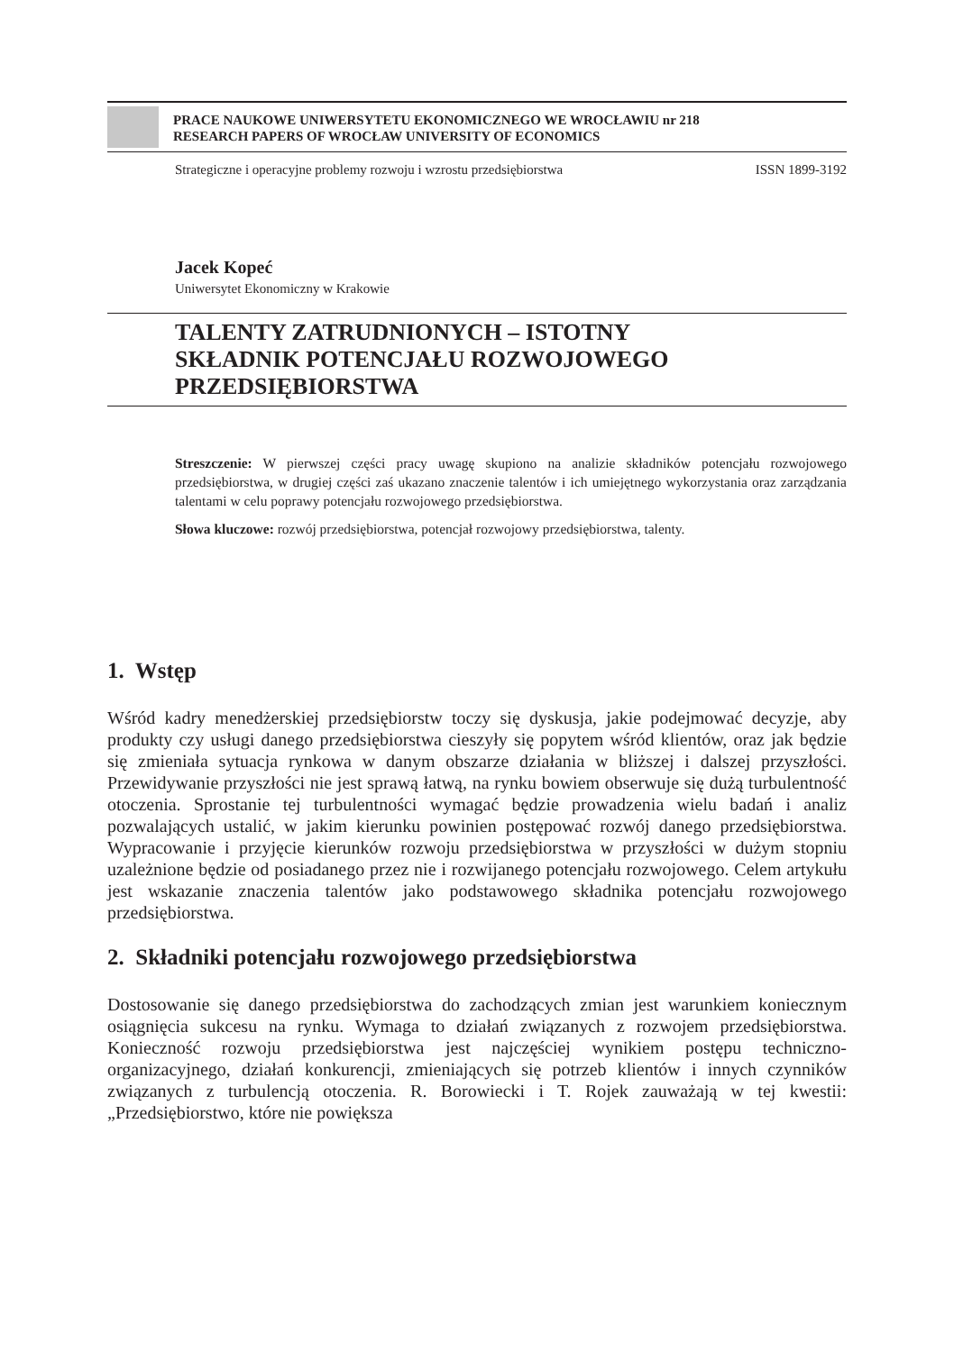PRACE NAUKOWE UNIWERSYTETU EKONOMICZNEGO WE WROCŁAWIU nr 218
RESEARCH PAPERS OF WROCŁAW UNIVERSITY OF ECONOMICS
Strategiczne i operacyjne problemy rozwoju i wzrostu przedsiębiorstwa ISSN 1899-3192
Jacek Kopeć
Uniwersytet Ekonomiczny w Krakowie
TALENTY ZATRUDNIONYCH – ISTOTNY
SKŁADNIK POTENCJAŁU ROZWOJOWEGO
PRZEDSIĘBIORSTWA
Streszczenie: W pierwszej części pracy uwagę skupiono na analizie składników potencjału rozwojowego przedsiębiorstwa, w drugiej części zaś ukazano znaczenie talentów i ich umiejętnego wykorzystania oraz zarządzania talentami w celu poprawy potencjału rozwojowego przedsiębiorstwa.
Słowa kluczowe: rozwój przedsiębiorstwa, potencjał rozwojowy przedsiębiorstwa, talenty.
1. Wstęp
Wśród kadry menedżerskiej przedsiębiorstw toczy się dyskusja, jakie podejmować decyzje, aby produkty czy usługi danego przedsiębiorstwa cieszyły się popytem wśród klientów, oraz jak będzie się zmieniała sytuacja rynkowa w danym obszarze działania w bliższej i dalszej przyszłości. Przewidywanie przyszłości nie jest sprawą łatwą, na rynku bowiem obserwuje się dużą turbulentność otoczenia. Sprostanie tej turbulentności wymagać będzie prowadzenia wielu badań i analiz pozwalających ustalić, w jakim kierunku powinien postępować rozwój danego przedsiębiorstwa. Wypracowanie i przyjęcie kierunków rozwoju przedsiębiorstwa w przyszłości w dużym stopniu uzależnione będzie od posiadanego przez nie i rozwijanego potencjału rozwojowego. Celem artykułu jest wskazanie znaczenia talentów jako podstawowego składnika potencjału rozwojowego przedsiębiorstwa.
2. Składniki potencjału rozwojowego przedsiębiorstwa
Dostosowanie się danego przedsiębiorstwa do zachodzących zmian jest warunkiem koniecznym osiągnięcia sukcesu na rynku. Wymaga to działań związanych z rozwojem przedsiębiorstwa. Konieczność rozwoju przedsiębiorstwa jest najczęściej wynikiem postępu techniczno-organizacyjnego, działań konkurencji, zmieniających się potrzeb klientów i innych czynników związanych z turbulencją otoczenia. R. Borowiecki i T. Rojek zauważają w tej kwestii: „Przedsiębiorstwo, które nie powiększa